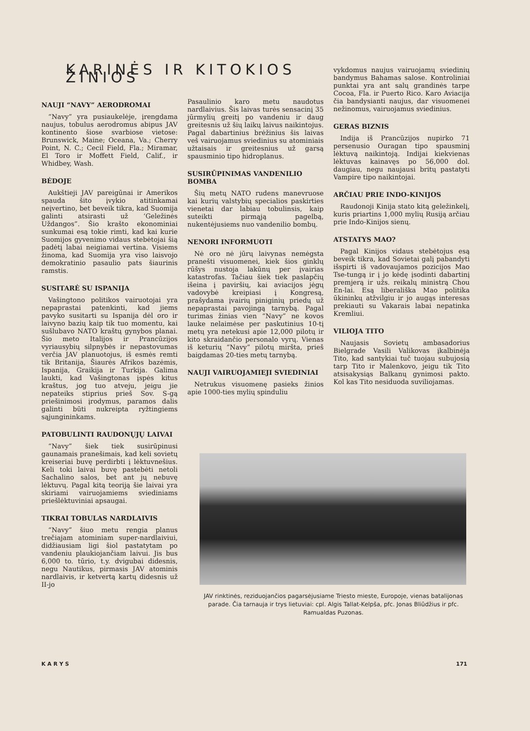KARINĖS IR KITOKIOS ŽINIOS
NAUJI “NAVY” AERODROMAI
“Navy” yra pusiaukelėje, įrengdama naujus, tobulus aerodromus abipus JAV kontinento šiose svarbiose vietose: Brunswick, Maine; Oceana, Va.; Cherry Point, N. C.; Cecil Field, Fla.; Miramar, El Toro ir Moffett Field, Calif., ir Whidbey, Wash.
BĖDOJE
Aukštieji JAV pareigūnai ir Amerikos spauda šito įvykio atitinkamai neįvertino, bet beveik tikra, kad Suomija galinti atsirasti už ‘Geležinės Uždangos”. Šio krašto ekonominiai sunkumai esą tokie rimti, kad kai kurie Suomijos gyvenimo vidaus stebėtojai šią padėtį labai neigiamai vertina. Visiems žinoma, kad Suomija yra viso laisvojo demokratinio pasaulio pats šiaurinis ramstis.
SUSITARĖ SU ISPANIJA
Vašingtono politikos vairuotojai yra nepaprastai patenkinti, kad jiems pavyko susitarti su Ispanija dėl oro ir laivyno bazių kaip tik tuo momentu, kai sušlubavo NATO kraštų gynybos planai. Šio meto Italijos ir Prancūzijos vyriausybių silpnybės ir nepastovumas verčia JAV planuotojus, iš esmės remti tik Britanija, Šiaurės Afrikos bazėmis, Ispanija, Graikija ir Turkija. Galima laukti, kad Vašingtonas įspės kitus kraštus, jog tuo atveju, jeigu jie nepateiks stiprius prieš Sov. S-gą priešinimosi įrodymus, paramos dalis galinti būti nukreipta ryžtingiems sąjungininkams.
PATOBULINTI RAUDONŲJŲ LAIVAI
“Navy” šiek tiek susirūpinusi gaunamais pranešimais, kad keli sovietų kreiseriai buvę perdirbti į lėktuvnešius. Keli toki laivai buvę pastebėti netoli Sachalino salos, bet ant jų nebuvę lėktuvų. Pagal kitą teoriją šie laivai yra skiriami vairuojamiems sviediniams priešlėktuviniai apsaugai.
TIKRAI TOBULAS NARDLAIVIS
“Navy” šiuo metu rengia planus trečiajam atominiam super-nardlaiviui, didžiausiam ligi šiol pastatytam po vandeniu plaukiojančiam laivui. Jis bus 6,000 to. tūrio, t.y. dvigubai didesnis, negu Nautikus, pirmasis JAV atominis nardlaivis, ir ketvertą kartų didesnis už II-jo
Pasaulinio karo metu naudotus nardlaivius. Šis laivas turės sensacinį 35 jūrmylių greitį po vandeniu ir daug greitesnis už šių laikų laivus naikintojus. Pagal dabartinius brėžinius šis laivas veš vairuojamus sviedinius su atominiais užtaisais ir greitesnius už garsą spausminio tipo hidroplanus.
SUSIRŪPINIMAS VANDENILIO BOMBA
Šių metų NATO rudens manevruose kai kurių valstybių specialios paskirties vienetai dar labiau tobulinsis, kaip suteikti pirmąją pagelbą, nukentėjusiems nuo vandenilio bombų.
NENORI INFORMUOTI
Nė oro nė jūrų laivynas nemėgsta pranešti visuomenei, kiek šios ginklų rūšys nustoja lakūnų per įvairias katastrofas. Tačiau šiek tiek paslapčių išeina į paviršių, kai aviacijos jėgų vadovybė kreipiasi į Kongresą, prašydama įvairių piniginių priedų už nepaprastai pavojingą tarnybą. Pagal turimas žinias vien “Navy” ne kovos lauke nelaimėse per paskutinius 10-tį metų yra netekusi apie 12,000 pilotų ir kito skraidančio personalo vyrų. Vienas iš keturių “Navy” pilotų miršta, prieš baigdamas 20-ties metų tarnybą.
NAUJI VAIRUOJAMIEJI SVIEDINIAI
Netrukus visuomenę pasieks žinios apie 1000-ties mylių spinduliu
vykdomus naujus vairuojamų sviedinių bandymus Bahamas salose. Kontroliniai punktai yra ant salų grandinės tarpe Cocoa, Fla. ir Puerto Rico. Karo Aviacija čia bandysianti naujus, dar visuomenei nežinomus, vairuojamus sviedinius.
GERAS BIZNIS
Indija iš Prancūzijos nupirko 71 persenusio Ouragan tipo spausminį lėktuvą naikintoją. Indijai kiekvienas lėktuvas kainavęs po 56,000 dol. daugiau, negu naujausi britų pastatyti Vampire tipo naikintojai.
ARČIAU PRIE INDO-KINIJOS
Raudonoji Kinija stato kitą geležinkelį, kuris priartins 1,000 mylių Rusiją arčiau prie Indo-Kinijos sienų.
ATSTATYS MAO?
Pagal Kinijos vidaus stebėtojus esą beveik tikra, kad Sovietai galį pabandyti išspirti iš vadovaujamos pozicijos Mao Tse-tungą ir į jo kėdę įsodinti dabartinį premjerą ir užs. reikalų ministrą Chou En-lai. Esą liberališka Mao politika ūkininkų atžvilgiu ir jo augąs interesas prekiauti su Vakarais labai nepatinka Kremliui.
VILIOJA TITO
Naujasis Sovietų ambasadorius Bielgrade Vasili Valikovas įkalbinėja Tito, kad santykiai tuč tuojau subujosią tarp Tito ir Malenkovo, jeigu tik Tito atsisakysiąs Balkanų gynimosi pakto. Kol kas Tito nesiduoda suviliojamas.
JAV rinktinės, reziduojančios pagarsėjusiame Triesto mieste, Europoje, vienas batalijonas parade. Čia tarnauja ir trys lietuviai: cpl. Algis Tallat-Kelpša, pfc. Jonas Bliūdžius ir pfc. Ramualdas Puzonas.
K A R Y S 171